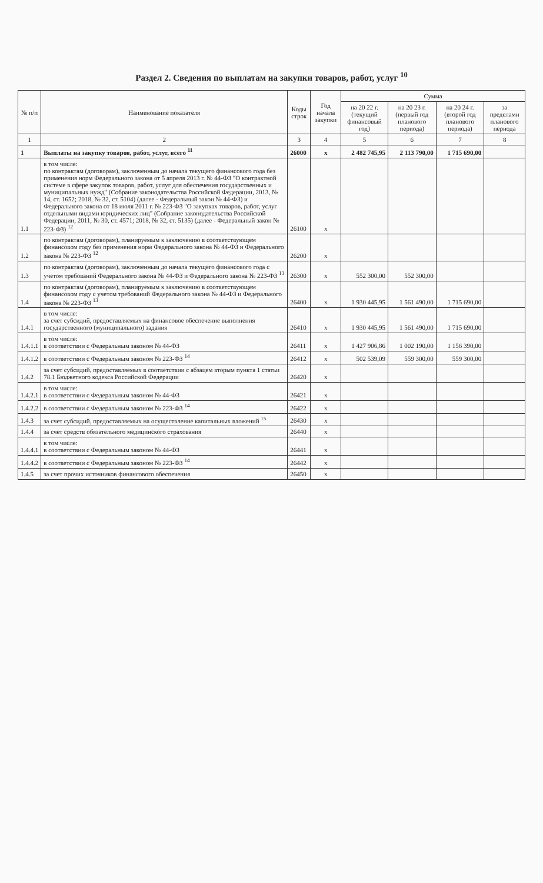Раздел 2. Сведения по выплатам на закупки товаров, работ, услуг <sup>10</sup>
| № п/п | Наименование показателя | Коды строк | Год начала закупки | Сумма | | | |
| --- | --- | --- | --- | --- | --- | --- | --- |
| | | | | на 20 22 г. (текущий финансовый год) | на 20 23 г. (первый год планового периода) | на 20 24 г. (второй год планового периода) | за пределами планового периода |
| 1 | 2 | 3 | 4 | 5 | 6 | 7 | 8 |
| 1 | Выплаты на закупку товаров, работ, услуг, всего <sup>11</sup> | 26000 | x | 2 482 745,95 | 2 113 790,00 | 1 715 690,00 | |
| 1.1 | в том числе: по контрактам (договорам), заключенным до начала текущего финансового года без применения норм Федерального закона от 5 апреля 2013 г. № 44-ФЗ "О контрактной системе в сфере закупок товаров, работ, услуг для обеспечения государственных и муниципальных нужд" (Собрание законодательства Российской Федерации, 2013, № 14, ст. 1652; 2018, № 32, ст. 5104) (далее - Федеральный закон № 44-ФЗ) и Федерального закона от 18 июля 2011 г. № 223-ФЗ "О закупках товаров, работ, услуг отдельными видами юридических лиц" (Собрание законодательства Российской Федерации, 2011, № 30, ст. 4571; 2018, № 32, ст. 5135) (далее - Федеральный закон № 223-ФЗ) <sup>12</sup> | 26100 | x | | | | |
| 1.2 | по контрактам (договорам), планируемым к заключению в соответствующем финансовом году без применения норм Федерального закона № 44-ФЗ и Федерального закона № 223-ФЗ <sup>12</sup> | 26200 | x | | | | |
| 1.3 | по контрактам (договорам), заключенным до начала текущего финансового года с учетом требований Федерального закона № 44-ФЗ и Федерального закона № 223-ФЗ <sup>13</sup> | 26300 | x | 552 300,00 | 552 300,00 | | |
| 1.4 | по контрактам (договорам), планируемым к заключению в соответствующем финансовом году с учетом требований Федерального закона № 44-ФЗ и Федерального закона № 223-ФЗ <sup>13</sup> | 26400 | x | 1 930 445,95 | 1 561 490,00 | 1 715 690,00 | |
| 1.4.1 | в том числе: за счет субсидий, предоставляемых на финансовое обеспечение выполнения государственного (муниципального) задания | 26410 | x | 1 930 445,95 | 1 561 490,00 | 1 715 690,00 | |
| 1.4.1.1 | в том числе: в соответствии с Федеральным законом № 44-ФЗ | 26411 | x | 1 427 906,86 | 1 002 190,00 | 1 156 390,00 | |
| 1.4.1.2 | в соответствии с Федеральным законом № 223-ФЗ <sup>14</sup> | 26412 | x | 502 539,09 | 559 300,00 | 559 300,00 | |
| 1.4.2 | за счет субсидий, предоставляемых в соответствии с абзацем вторым пункта 1 статьи 78.1 Бюджетного кодекса Российской Федерации | 26420 | x | | | | |
| 1.4.2.1 | в том числе: в соответствии с Федеральным законом № 44-ФЗ | 26421 | x | | | | |
| 1.4.2.2 | в соответствии с Федеральным законом № 223-ФЗ <sup>14</sup> | 26422 | x | | | | |
| 1.4.3 | за счет субсидий, предоставляемых на осуществление капитальных вложений <sup>15</sup> | 26430 | x | | | | |
| 1.4.4 | за счет средств обязательного медицинского страхования | 26440 | x | | | | |
| 1.4.4.1 | в том числе: в соответствии с Федеральным законом № 44-ФЗ | 26441 | x | | | | |
| 1.4.4.2 | в соответствии с Федеральным законом № 223-ФЗ <sup>14</sup> | 26442 | x | | | | |
| 1.4.5 | за счет прочих источников финансового обеспечения | 26450 | x | | | | |